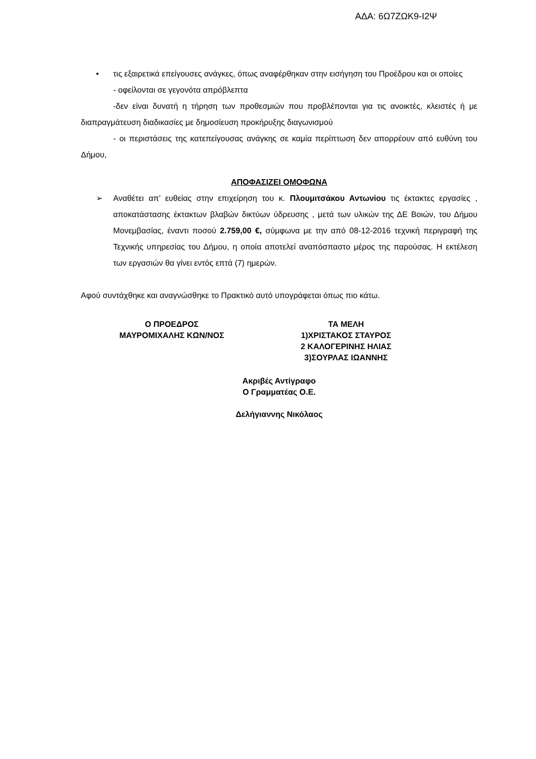ΑΔΑ: 6Ω7ΖΩΚ9-Ι2Ψ
• τις εξαιρετικά επείγουσες ανάγκες, όπως αναφέρθηκαν στην εισήγηση του Προέδρου και οι οποίες
- οφείλονται σε γεγονότα απρόβλεπτα
-δεν είναι δυνατή η τήρηση των προθεσμιών που προβλέπονται για τις ανοικτές, κλειστές ή με διαπραγμάτευση διαδικασίες με δημοσίευση προκήρυξης διαγωνισμού
- οι περιστάσεις της κατεπείγουσας ανάγκης σε καμία περίπτωση δεν απορρέουν από ευθύνη του Δήμου,
ΑΠΟΦΑΣΙΖΕΙ ΟΜΟΦΩΝΑ
➢ Αναθέτει απ’ ευθείας στην επιχείρηση του κ. Πλουμιτσάκου Αντωνίου τις έκτακτες εργασίες , αποκατάστασης έκτακτων βλαβών δικτύων ύδρευσης , μετά των υλικών της ΔΕ Βοιών, του Δήμου Μονεμβασίας, έναντι ποσού 2.759,00 €, σύμφωνα με την από 08-12-2016 τεχνική περιγραφή της Τεχνικής υπηρεσίας του Δήμου, η οποία αποτελεί αναπόσπαστο μέρος της παρούσας. Η εκτέλεση των εργασιών θα γίνει εντός επτά (7) ημερών.
Αφού συντάχθηκε και αναγνώσθηκε το Πρακτικό αυτό υπογράφεται όπως πιο κάτω.
Ο ΠΡΟΕΔΡΟΣ
ΜΑΥΡΟΜΙΧΑΛΗΣ ΚΩΝ/ΝΟΣ
ΤΑ ΜΕΛΗ
1)ΧΡΙΣΤΑΚΟΣ ΣΤΑΥΡΟΣ
2 ΚΑΛΟΓΕΡΙΝΗΣ ΗΛΙΑΣ
3)ΣΟΥΡΛΑΣ ΙΩΑΝΝΗΣ
Ακριβές Αντίγραφο
Ο Γραμματέας Ο.Ε.
Δελήγιαννης Νικόλαος